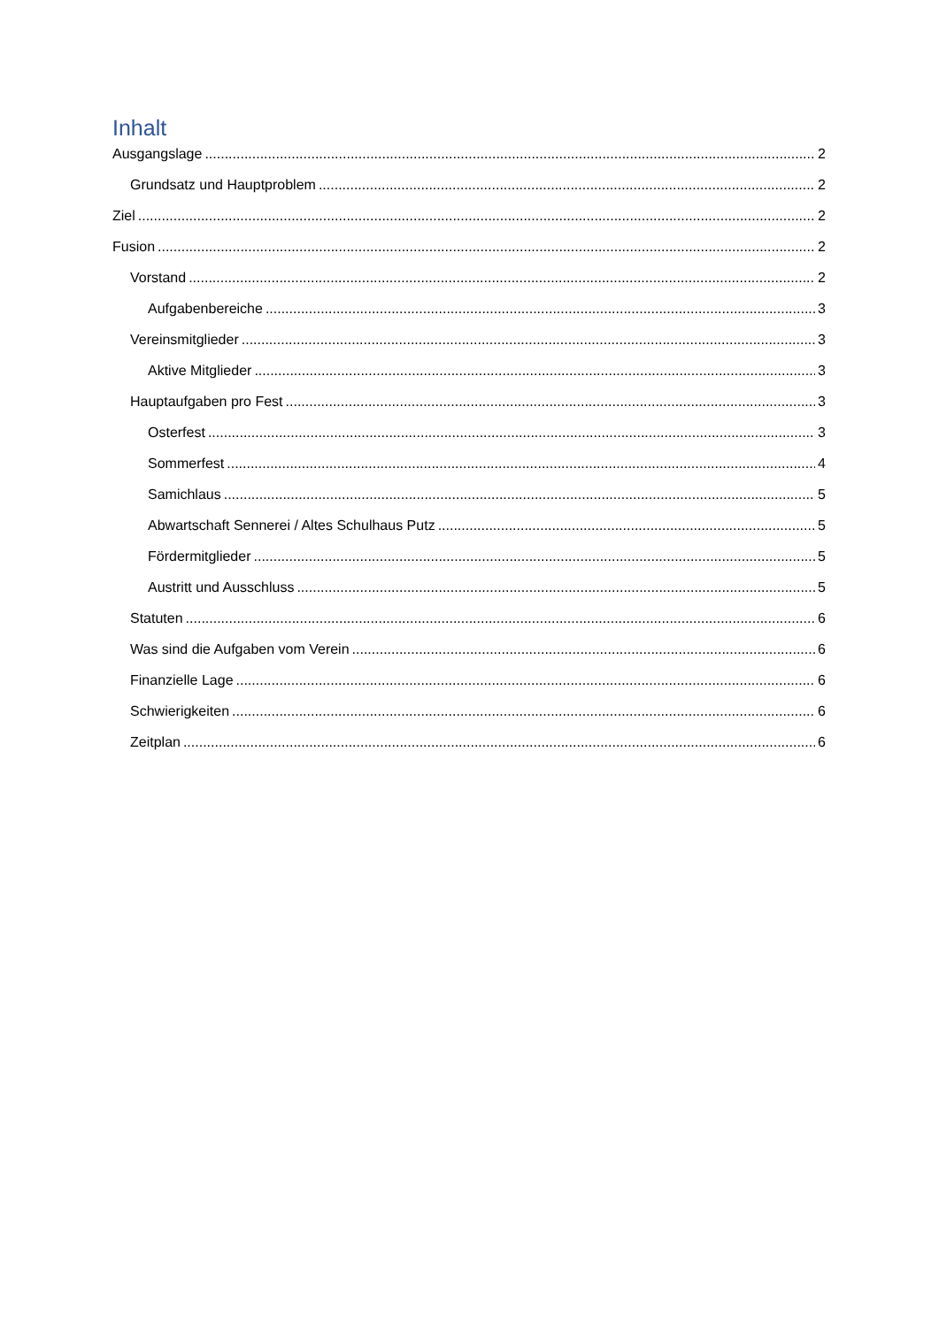Inhalt
Ausgangslage 2
Grundsatz und Hauptproblem 2
Ziel 2
Fusion 2
Vorstand 2
Aufgabenbereiche 3
Vereinsmitglieder 3
Aktive Mitglieder 3
Hauptaufgaben pro Fest 3
Osterfest 3
Sommerfest 4
Samichlaus 5
Abwartschaft Sennerei / Altes Schulhaus Putz 5
Fördermitglieder 5
Austritt und Ausschluss 5
Statuten 6
Was sind die Aufgaben vom Verein 6
Finanzielle Lage 6
Schwierigkeiten 6
Zeitplan 6